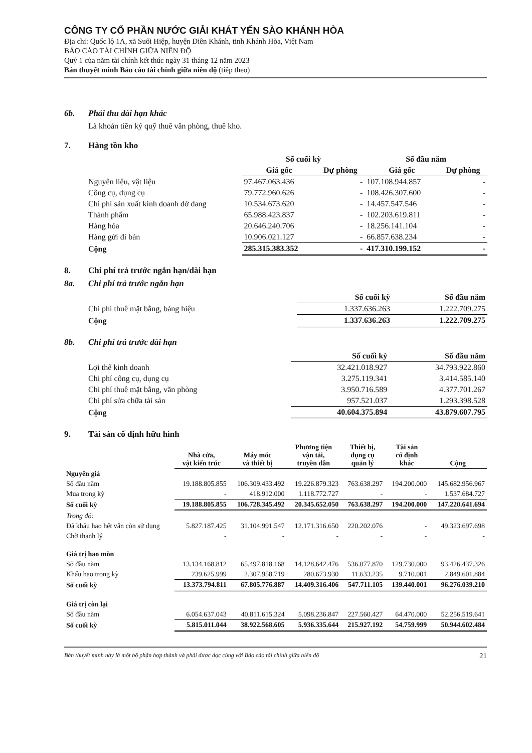CÔNG TY CỔ PHẦN NƯỚC GIẢI KHÁT YẾN SÀO KHÁNH HÒA
Địa chỉ: Quốc lộ 1A, xã Suối Hiệp, huyện Diên Khánh, tỉnh Khánh Hòa, Việt Nam
BÁO CÁO TÀI CHÍNH GIỮA NIÊN ĐỘ
Quý 1 của năm tài chính kết thúc ngày 31 tháng 12 năm 2023
Bản thuyết minh Báo cáo tài chính giữa niên độ (tiếp theo)
6b. Phải thu dài hạn khác
Là khoản tiền ký quỹ thuê văn phòng, thuê kho.
7. Hàng tồn kho
| | Số cuối kỳ | | Số đầu năm | |
| --- | --- | --- | --- | --- |
| | Giá gốc | Dự phòng | Giá gốc | Dự phòng |
| Nguyên liệu, vật liệu | 97.467.063.436 | - | 107.108.944.857 | - |
| Công cụ, dụng cụ | 79.772.960.626 | - | 108.426.307.600 | - |
| Chi phí sản xuất kinh doanh dở dang | 10.534.673.620 | - | 14.457.547.546 | - |
| Thành phẩm | 65.988.423.837 | - | 102.203.619.811 | - |
| Hàng hóa | 20.646.240.706 | - | 18.256.141.104 | - |
| Hàng gửi đi bán | 10.906.021.127 | - | 66.857.638.234 | - |
| Cộng | 285.315.383.352 | - | 417.310.199.152 | - |
8. Chi phí trả trước ngắn hạn/dài hạn
8a. Chi phí trả trước ngắn hạn
| | Số cuối kỳ | Số đầu năm |
| --- | --- | --- |
| Chi phí thuê mặt bằng, bảng hiệu | 1.337.636.263 | 1.222.709.275 |
| Cộng | 1.337.636.263 | 1.222.709.275 |
8b. Chi phí trả trước dài hạn
| | Số cuối kỳ | Số đầu năm |
| --- | --- | --- |
| Lợi thế kinh doanh | 32.421.018.927 | 34.793.922.860 |
| Chi phí công cụ, dụng cụ | 3.275.119.341 | 3.414.585.140 |
| Chi phí thuê mặt bằng, văn phòng | 3.950.716.589 | 4.377.701.267 |
| Chi phí sửa chữa tài sản | 957.521.037 | 1.293.398.528 |
| Cộng | 40.604.375.894 | 43.879.607.795 |
9. Tài sản cố định hữu hình
| | Nhà cửa, vật kiến trúc | Máy móc và thiết bị | Phương tiện vận tải, truyền dẫn | Thiết bị, dụng cụ quản lý | Tài sản cố định khác | Cộng |
| --- | --- | --- | --- | --- | --- | --- |
| Nguyên giá | | | | | | |
| Số đầu năm | 19.188.805.855 | 106.309.433.492 | 19.226.879.323 | 763.638.297 | 194.200.000 | 145.682.956.967 |
| Mua trong kỳ | - | 418.912.000 | 1.118.772.727 | - | - | 1.537.684.727 |
| Số cuối kỳ | 19.188.805.855 | 106.728.345.492 | 20.345.652.050 | 763.638.297 | 194.200.000 | 147.220.641.694 |
| Trong đó: | | | | | | |
| Đã khấu hao hết vẫn còn sử dụng | 5.827.187.425 | 31.104.991.547 | 12.171.316.650 | 220.202.076 | - | 49.323.697.698 |
| Chờ thanh lý | - | - | - | - | - | - |
| Giá trị hao mòn | | | | | | |
| Số đầu năm | 13.134.168.812 | 65.497.818.168 | 14.128.642.476 | 536.077.870 | 129.730.000 | 93.426.437.326 |
| Khấu hao trong kỳ | 239.625.999 | 2.307.958.719 | 280.673.930 | 11.633.235 | 9.710.001 | 2.849.601.884 |
| Số cuối kỳ | 13.373.794.811 | 67.805.776.887 | 14.409.316.406 | 547.711.105 | 139.440.001 | 96.276.039.210 |
| Giá trị còn lại | | | | | | |
| Số đầu năm | 6.054.637.043 | 40.811.615.324 | 5.098.236.847 | 227.560.427 | 64.470.000 | 52.256.519.641 |
| Số cuối kỳ | 5.815.011.044 | 38.922.568.605 | 5.936.335.644 | 215.927.192 | 54.759.999 | 50.944.602.484 |
Bản thuyết minh này là một bộ phận hợp thành và phải được đọc cùng với Báo cáo tài chính giữa niên độ 21